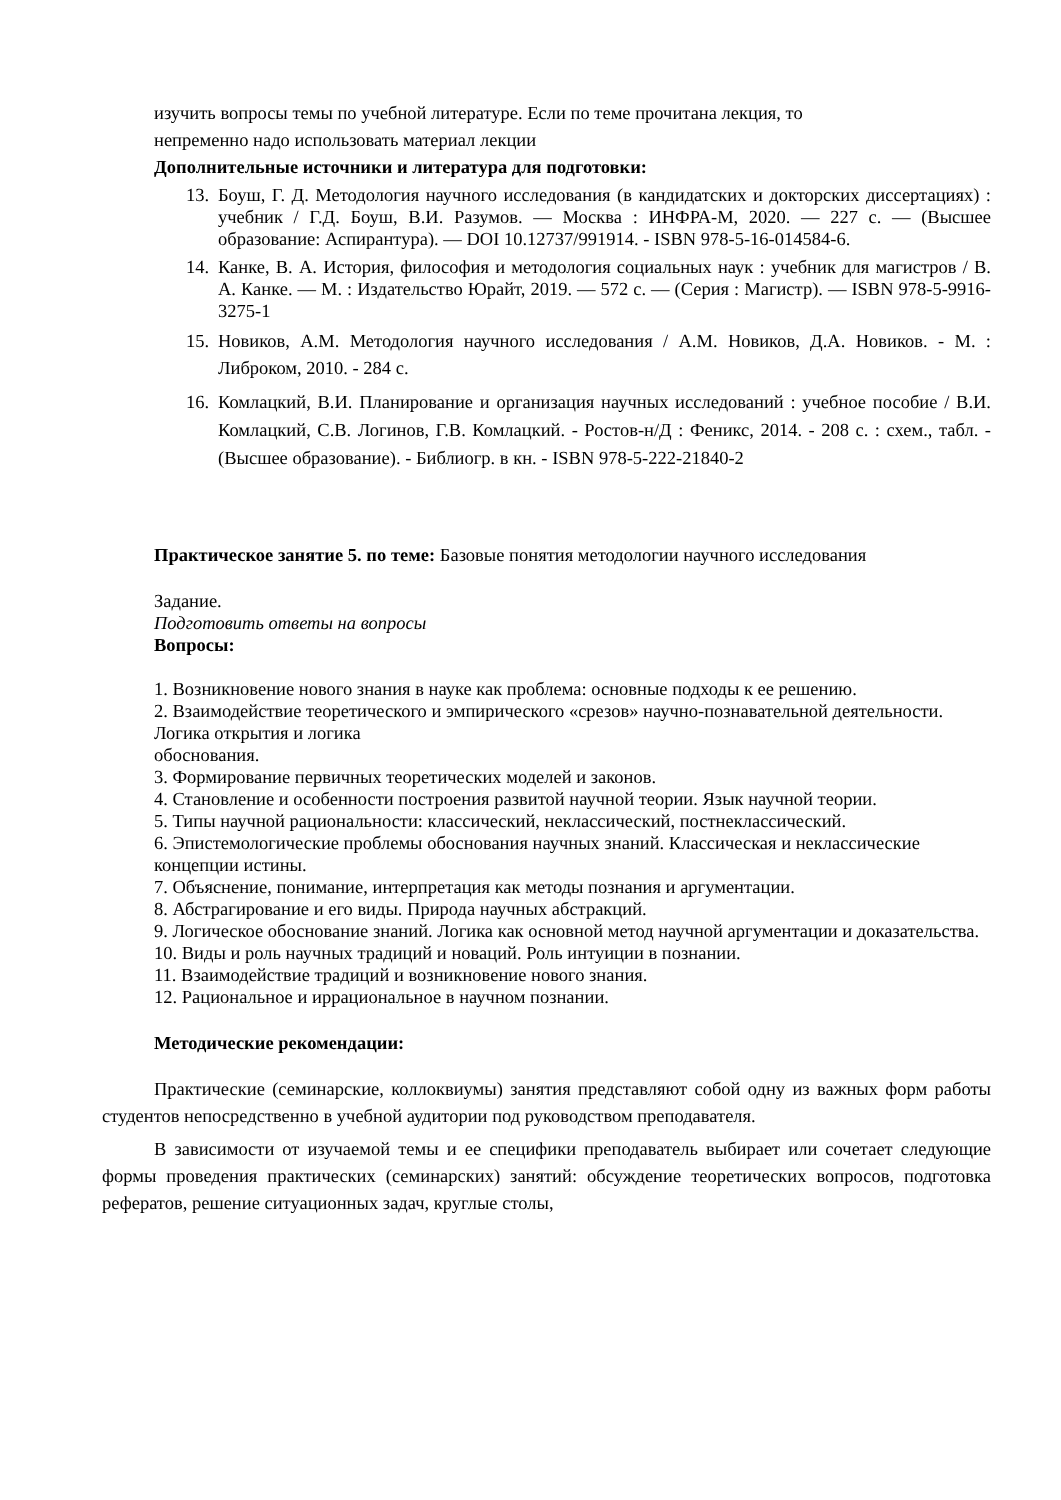изучить вопросы темы по учебной литературе. Если по теме прочитана лекция, то
непременно надо использовать материал лекции
Дополнительные источники и литература для подготовки:
13. Боуш, Г. Д. Методология научного исследования (в кандидатских и докторских диссертациях) : учебник / Г.Д. Боуш, В.И. Разумов. — Москва : ИНФРА-М, 2020. — 227 с. — (Высшее образование: Аспирантура). — DOI 10.12737/991914. - ISBN 978-5-16-014584-6.
14. Канке, В. А. История, философия и методология социальных наук : учебник для магистров / В. А. Канке. — М. : Издательство Юрайт, 2019. — 572 с. — (Серия : Магистр). — ISBN 978-5-9916-3275-1
15. Новиков, А.М. Методология научного исследования / А.М. Новиков, Д.А. Новиков. - М. : Либроком, 2010. - 284 с.
16. Комлацкий, В.И. Планирование и организация научных исследований : учебное пособие / В.И. Комлацкий, С.В. Логинов, Г.В. Комлацкий. - Ростов-н/Д : Феникс, 2014. - 208 с. : схем., табл. - (Высшее образование). - Библиогр. в кн. - ISBN 978-5-222-21840-2
Практическое занятие 5. по теме: Базовые понятия методологии научного исследования
Задание.
Подготовить ответы на вопросы
Вопросы:
1. Возникновение нового знания в науке как проблема: основные подходы к ее решению.
2. Взаимодействие теоретического и эмпирического «срезов» научно-познавательной деятельности. Логика открытия и логика
обоснования.
3. Формирование первичных теоретических моделей и законов.
4. Становление и особенности построения развитой научной теории. Язык научной теории.
5. Типы научной рациональности: классический, неклассический, постнеклассический.
6. Эпистемологические проблемы обоснования научных знаний. Классическая и неклассические концепции истины.
7. Объяснение, понимание, интерпретация как методы познания и аргументации.
8. Абстрагирование и его виды. Природа научных абстракций.
9. Логическое обоснование знаний. Логика как основной метод научной аргументации и доказательства.
10. Виды и роль научных традиций и новаций. Роль интуиции в познании.
11. Взаимодействие традиций и возникновение нового знания.
12. Рациональное и иррациональное в научном познании.
Методические рекомендации:
Практические (семинарские, коллоквиумы) занятия представляют собой одну из важных форм работы студентов непосредственно в учебной аудитории под руководством преподавателя.
В зависимости от изучаемой темы и ее специфики преподаватель выбирает или сочетает следующие формы проведения практических (семинарских) занятий: обсуждение теоретических вопросов, подготовка рефератов, решение ситуационных задач, круглые столы,